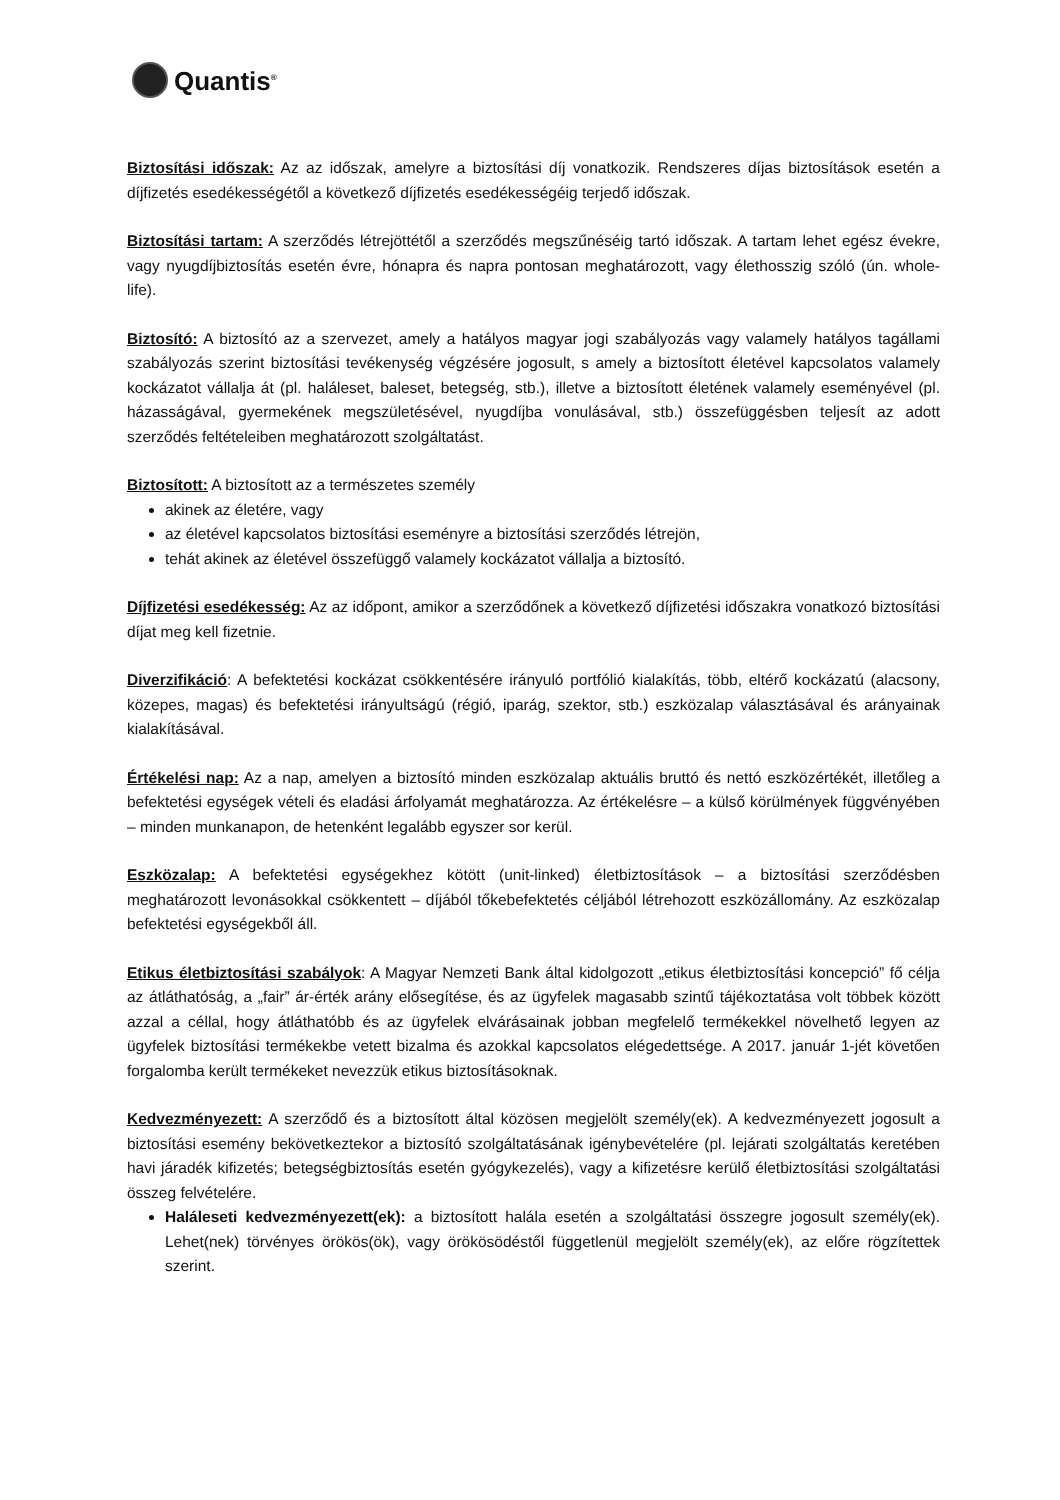Quantis<sup>®</sup>
Biztosítási időszak: Az az időszak, amelyre a biztosítási díj vonatkozik. Rendszeres díjas biztosítások esetén a díjfizetés esedékességétől a következő díjfizetés esedékességéig terjedő időszak.
Biztosítási tartam: A szerződés létrejöttétől a szerződés megszűnéséig tartó időszak. A tartam lehet egész évekre, vagy nyugdíjbiztosítás esetén évre, hónapra és napra pontosan meghatározott, vagy élethosszig szóló (ún. whole-life).
Biztosító: A biztosító az a szervezet, amely a hatályos magyar jogi szabályozás vagy valamely hatályos tagállami szabályozás szerint biztosítási tevékenység végzésére jogosult, s amely a biztosított életével kapcsolatos valamely kockázatot vállalja át (pl. haláleset, baleset, betegség, stb.), illetve a biztosított életének valamely eseményével (pl. házasságával, gyermekének megszületésével, nyugdíjba vonulásával, stb.) összefüggésben teljesít az adott szerződés feltételeiben meghatározott szolgáltatást.
Biztosított: A biztosított az a természetes személy
akinek az életére, vagy
az életével kapcsolatos biztosítási eseményre a biztosítási szerződés létrejön,
tehát akinek az életével összefüggő valamely kockázatot vállalja a biztosító.
Díjfizetési esedékesség: Az az időpont, amikor a szerződőnek a következő díjfizetési időszakra vonatkozó biztosítási díjat meg kell fizetnie.
Diverzifikáció: A befektetési kockázat csökkentésére irányuló portfólió kialakítás, több, eltérő kockázatú (alacsony, közepes, magas) és befektetési irányultságú (régió, iparág, szektor, stb.) eszközalap választásával és arányainak kialakításával.
Értékelési nap: Az a nap, amelyen a biztosító minden eszközalap aktuális bruttó és nettó eszközértékét, illetőleg a befektetési egységek vételi és eladási árfolyamát meghatározza. Az értékelésre – a külső körülmények függvényében – minden munkanapon, de hetenként legalább egyszer sor kerül.
Eszközalap: A befektetési egységekhez kötött (unit-linked) életbiztosítások – a biztosítási szerződésben meghatározott levonásokkal csökkentett – díjából tőkebefektetés céljából létrehozott eszközállomány. Az eszközalap befektetési egységekből áll.
Etikus életbiztosítási szabályok: A Magyar Nemzeti Bank által kidolgozott „etikus életbiztosítási koncepció” fő célja az átláthatóság, a „fair” ár-érték arány elősegítése, és az ügyfelek magasabb szintű tájékoztatása volt többek között azzal a céllal, hogy átláthatóbb és az ügyfelek elvárásainak jobban megfelelő termékekkel növelhető legyen az ügyfelek biztosítási termékekbe vetett bizalma és azokkal kapcsolatos elégedettsége. A 2017. január 1-jét követően forgalomba került termékeket nevezzük etikus biztosításoknak.
Kedvezményezett: A szerződő és a biztosított által közösen megjelölt személy(ek). A kedvezményezett jogosult a biztosítási esemény bekövetkeztekor a biztosító szolgáltatásának igénybevételére (pl. lejárati szolgáltatás keretében havi járadék kifizetés; betegségbiztosítás esetén gyógykezelés), vagy a kifizetésre kerülő életbiztosítási szolgáltatási összeg felvételére.
Haláleseti kedvezményezett(ek): a biztosított halála esetén a szolgáltatási összegre jogosult személy(ek). Lehet(nek) törvényes örökös(ök), vagy örökösödéstől függetlenül megjelölt személy(ek), az előre rögzítettek szerint.